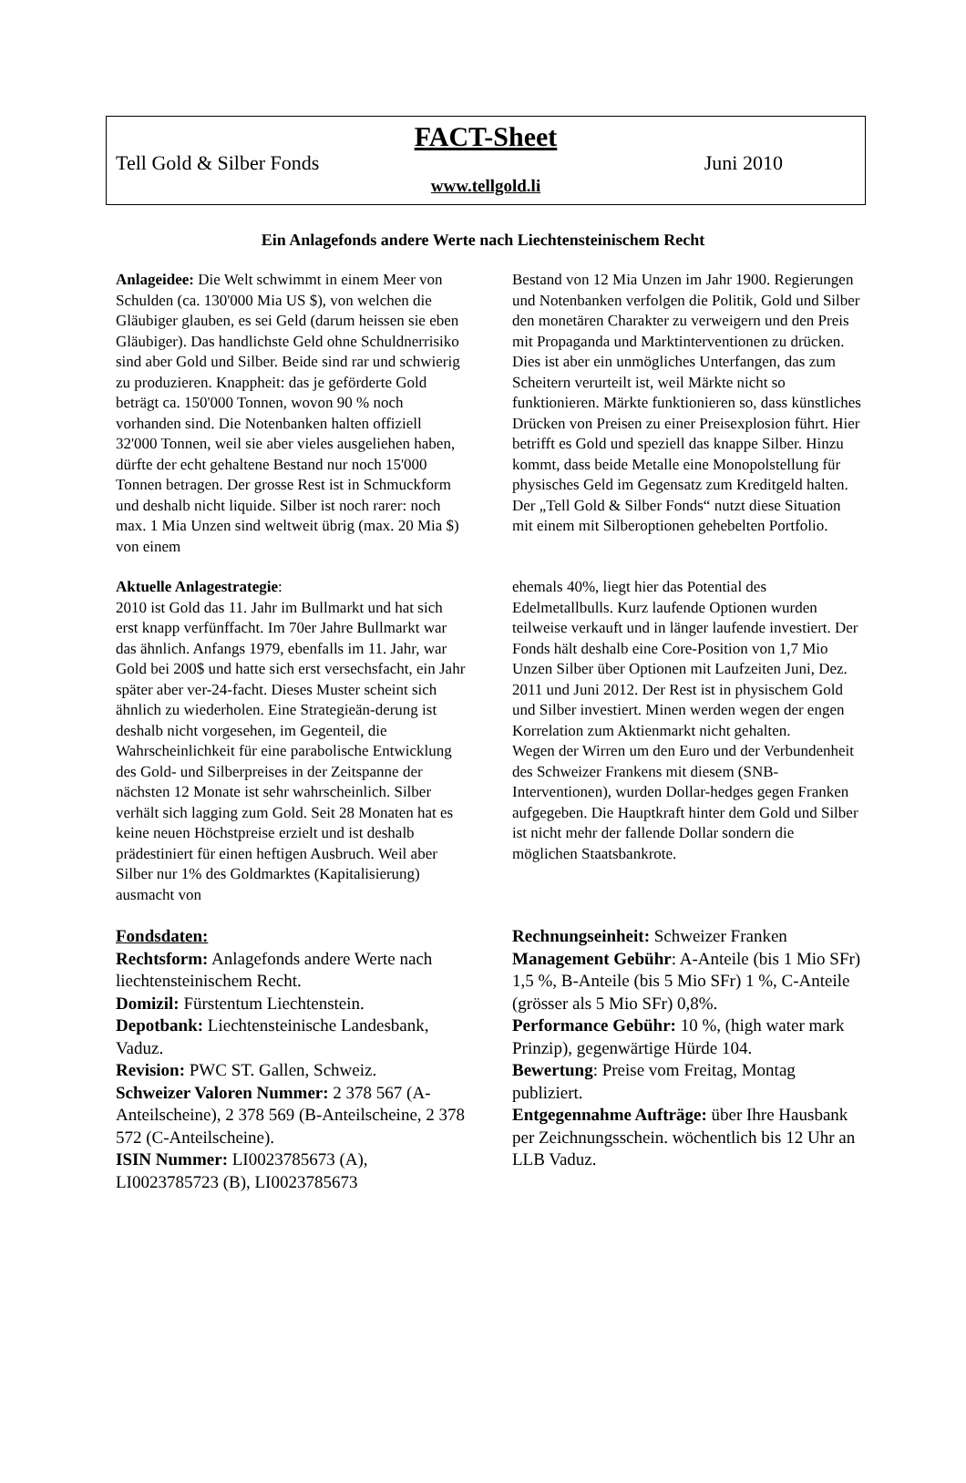FACT-Sheet
Tell Gold & Silber Fonds Juni 2010
www.tellgold.li
Ein Anlagefonds andere Werte nach Liechtensteinischem Recht
Anlageidee: Die Welt schwimmt in einem Meer von Schulden (ca. 130'000 Mia US $), von welchen die Gläubiger glauben, es sei Geld (darum heissen sie eben Gläubiger). Das handlichste Geld ohne Schuldnerrisiko sind aber Gold und Silber. Beide sind rar und schwierig zu produzieren. Knappheit: das je geförderte Gold beträgt ca. 150'000 Tonnen, wovon 90 % noch vorhanden sind. Die Notenbanken halten offiziell 32'000 Tonnen, weil sie aber vieles ausgeliehen haben, dürfte der echt gehaltene Bestand nur noch 15'000 Tonnen betragen. Der grosse Rest ist in Schmuckform und deshalb nicht liquide. Silber ist noch rarer: noch max. 1 Mia Unzen sind weltweit übrig (max. 20 Mia $) von einem
Bestand von 12 Mia Unzen im Jahr 1900. Regierungen und Notenbanken verfolgen die Politik, Gold und Silber den monetären Charakter zu verweigern und den Preis mit Propaganda und Marktinterventionen zu drücken. Dies ist aber ein unmögliches Unterfangen, das zum Scheitern verurteilt ist, weil Märkte nicht so funktionieren. Märkte funktionieren so, dass künstliches Drücken von Preisen zu einer Preisexplosion führt. Hier betrifft es Gold und speziell das knappe Silber. Hinzu kommt, dass beide Metalle eine Monopolstellung für physisches Geld im Gegensatz zum Kreditgeld halten. Der „Tell Gold & Silber Fonds“ nutzt diese Situation mit einem mit Silberoptionen gehebelten Portfolio.
Aktuelle Anlagestrategie:
2010 ist Gold das 11. Jahr im Bullmarkt und hat sich erst knapp verfünffacht. Im 70er Jahre Bullmarkt war das ähnlich. Anfangs 1979, ebenfalls im 11. Jahr, war Gold bei 200$ und hatte sich erst versechsfacht, ein Jahr später aber ver-24-facht. Dieses Muster scheint sich ähnlich zu wiederholen. Eine Strategieän-derung ist deshalb nicht vorgesehen, im Gegenteil, die Wahrscheinlichkeit für eine parabolische Entwicklung des Gold- und Silberpreises in der Zeitspanne der nächsten 12 Monate ist sehr wahrscheinlich. Silber verhält sich lagging zum Gold. Seit 28 Monaten hat es keine neuen Höchstpreise erzielt und ist deshalb prädestiniert für einen heftigen Ausbruch. Weil aber Silber nur 1% des Goldmarktes (Kapitalisierung) ausmacht von
ehemals 40%, liegt hier das Potential des Edelmetallbulls. Kurz laufende Optionen wurden teilweise verkauft und in länger laufende investiert. Der Fonds hält deshalb eine Core-Position von 1,7 Mio Unzen Silber über Optionen mit Laufzeiten Juni, Dez. 2011 und Juni 2012. Der Rest ist in physischem Gold und Silber investiert. Minen werden wegen der engen Korrelation zum Aktienmarkt nicht gehalten.
Wegen der Wirren um den Euro und der Verbundenheit des Schweizer Frankens mit diesem (SNB-Interventionen), wurden Dollar-hedges gegen Franken aufgegeben. Die Hauptkraft hinter dem Gold und Silber ist nicht mehr der fallende Dollar sondern die möglichen Staatsbankrote.
Fondsdaten:
Rechtsform: Anlagefonds andere Werte nach liechtensteinischem Recht.
Domizil: Fürstentum Liechtenstein.
Depotbank: Liechtensteinische Landesbank, Vaduz.
Revision: PWC ST. Gallen, Schweiz.
Schweizer Valoren Nummer: 2 378 567 (A-Anteilscheine), 2 378 569 (B-Anteilscheine, 2 378 572 (C-Anteilscheine).
ISIN Nummer: LI0023785673 (A), LI0023785723 (B), LI0023785673
Rechnungseinheit: Schweizer Franken
Management Gebühr: A-Anteile (bis 1 Mio SFr) 1,5 %, B-Anteile (bis 5 Mio SFr) 1 %, C-Anteile (grösser als 5 Mio SFr) 0,8%.
Performance Gebühr: 10 %, (high water mark Prinzip), gegenwärtige Hürde 104.
Bewertung: Preise vom Freitag, Montag publiziert.
Entgegennahme Aufträge: über Ihre Hausbank per Zeichnungsschein. wöchentlich bis 12 Uhr an LLB Vaduz.